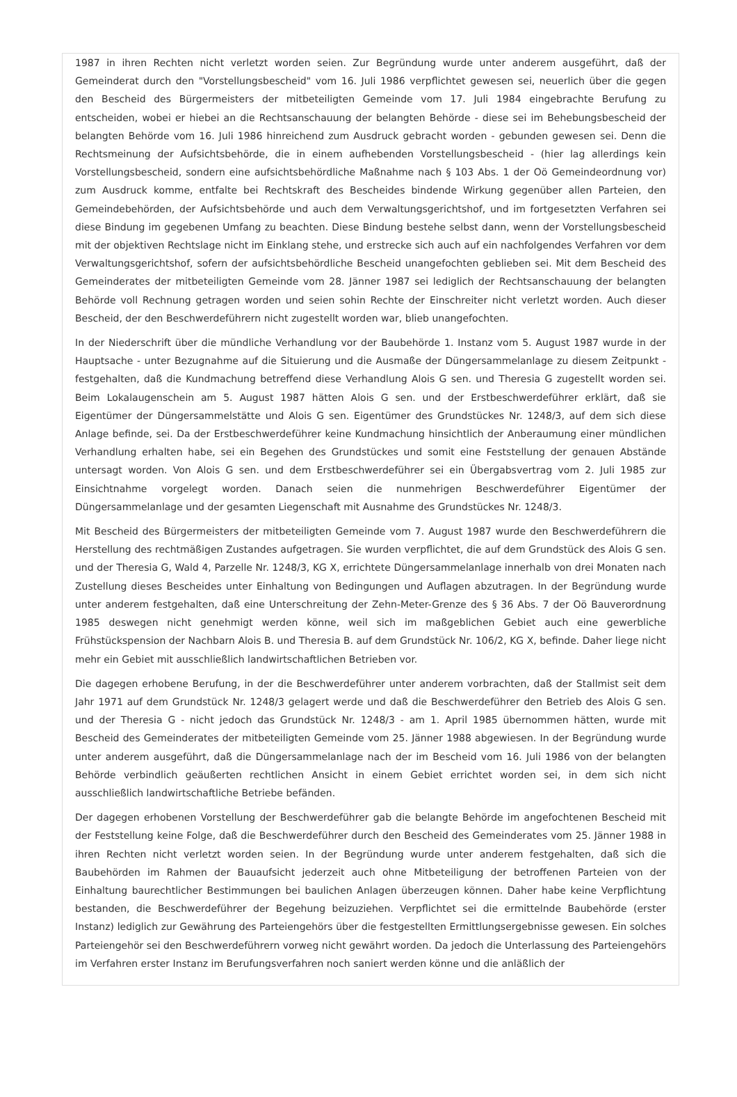1987 in ihren Rechten nicht verletzt worden seien. Zur Begründung wurde unter anderem ausgeführt, daß der Gemeinderat durch den "Vorstellungsbescheid" vom 16. Juli 1986 verpflichtet gewesen sei, neuerlich über die gegen den Bescheid des Bürgermeisters der mitbeteiligten Gemeinde vom 17. Juli 1984 eingebrachte Berufung zu entscheiden, wobei er hiebei an die Rechtsanschauung der belangten Behörde - diese sei im Behebungsbescheid der belangten Behörde vom 16. Juli 1986 hinreichend zum Ausdruck gebracht worden - gebunden gewesen sei. Denn die Rechtsmeinung der Aufsichtsbehörde, die in einem aufhebenden Vorstellungsbescheid - (hier lag allerdings kein Vorstellungsbescheid, sondern eine aufsichtsbehördliche Maßnahme nach § 103 Abs. 1 der Oö Gemeindeordnung vor) zum Ausdruck komme, entfalte bei Rechtskraft des Bescheides bindende Wirkung gegenüber allen Parteien, den Gemeindebehörden, der Aufsichtsbehörde und auch dem Verwaltungsgerichtshof, und im fortgesetzten Verfahren sei diese Bindung im gegebenen Umfang zu beachten. Diese Bindung bestehe selbst dann, wenn der Vorstellungsbescheid mit der objektiven Rechtslage nicht im Einklang stehe, und erstrecke sich auch auf ein nachfolgendes Verfahren vor dem Verwaltungsgerichtshof, sofern der aufsichtsbehördliche Bescheid unangefochten geblieben sei. Mit dem Bescheid des Gemeinderates der mitbeteiligten Gemeinde vom 28. Jänner 1987 sei lediglich der Rechtsanschauung der belangten Behörde voll Rechnung getragen worden und seien sohin Rechte der Einschreiter nicht verletzt worden. Auch dieser Bescheid, der den Beschwerdeführern nicht zugestellt worden war, blieb unangefochten.
In der Niederschrift über die mündliche Verhandlung vor der Baubehörde 1. Instanz vom 5. August 1987 wurde in der Hauptsache - unter Bezugnahme auf die Situierung und die Ausmaße der Düngersammelanlage zu diesem Zeitpunkt - festgehalten, daß die Kundmachung betreffend diese Verhandlung Alois G sen. und Theresia G zugestellt worden sei. Beim Lokalaugenschein am 5. August 1987 hätten Alois G sen. und der Erstbeschwerdeführer erklärt, daß sie Eigentümer der Düngersammelstätte und Alois G sen. Eigentümer des Grundstückes Nr. 1248/3, auf dem sich diese Anlage befinde, sei. Da der Erstbeschwerdeführer keine Kundmachung hinsichtlich der Anberaumung einer mündlichen Verhandlung erhalten habe, sei ein Begehen des Grundstückes und somit eine Feststellung der genauen Abstände untersagt worden. Von Alois G sen. und dem Erstbeschwerdeführer sei ein Übergabsvertrag vom 2. Juli 1985 zur Einsichtnahme vorgelegt worden. Danach seien die nunmehrigen Beschwerdeführer Eigentümer der Düngersammelanlage und der gesamten Liegenschaft mit Ausnahme des Grundstückes Nr. 1248/3.
Mit Bescheid des Bürgermeisters der mitbeteiligten Gemeinde vom 7. August 1987 wurde den Beschwerdeführern die Herstellung des rechtmäßigen Zustandes aufgetragen. Sie wurden verpflichtet, die auf dem Grundstück des Alois G sen. und der Theresia G, Wald 4, Parzelle Nr. 1248/3, KG X, errichtete Düngersammelanlage innerhalb von drei Monaten nach Zustellung dieses Bescheides unter Einhaltung von Bedingungen und Auflagen abzutragen. In der Begründung wurde unter anderem festgehalten, daß eine Unterschreitung der Zehn-Meter-Grenze des § 36 Abs. 7 der Oö Bauverordnung 1985 deswegen nicht genehmigt werden könne, weil sich im maßgeblichen Gebiet auch eine gewerbliche Frühstückspension der Nachbarn Alois B. und Theresia B. auf dem Grundstück Nr. 106/2, KG X, befinde. Daher liege nicht mehr ein Gebiet mit ausschließlich landwirtschaftlichen Betrieben vor.
Die dagegen erhobene Berufung, in der die Beschwerdeführer unter anderem vorbrachten, daß der Stallmist seit dem Jahr 1971 auf dem Grundstück Nr. 1248/3 gelagert werde und daß die Beschwerdeführer den Betrieb des Alois G sen. und der Theresia G - nicht jedoch das Grundstück Nr. 1248/3 - am 1. April 1985 übernommen hätten, wurde mit Bescheid des Gemeinderates der mitbeteiligten Gemeinde vom 25. Jänner 1988 abgewiesen. In der Begründung wurde unter anderem ausgeführt, daß die Düngersammelanlage nach der im Bescheid vom 16. Juli 1986 von der belangten Behörde verbindlich geäußerten rechtlichen Ansicht in einem Gebiet errichtet worden sei, in dem sich nicht ausschließlich landwirtschaftliche Betriebe befänden.
Der dagegen erhobenen Vorstellung der Beschwerdeführer gab die belangte Behörde im angefochtenen Bescheid mit der Feststellung keine Folge, daß die Beschwerdeführer durch den Bescheid des Gemeinderates vom 25. Jänner 1988 in ihren Rechten nicht verletzt worden seien. In der Begründung wurde unter anderem festgehalten, daß sich die Baubehörden im Rahmen der Bauaufsicht jederzeit auch ohne Mitbeteiligung der betroffenen Parteien von der Einhaltung baurechtlicher Bestimmungen bei baulichen Anlagen überzeugen können. Daher habe keine Verpflichtung bestanden, die Beschwerdeführer der Begehung beizuziehen. Verpflichtet sei die ermittelnde Baubehörde (erster Instanz) lediglich zur Gewährung des Parteiengehörs über die festgestellten Ermittlungsergebnisse gewesen. Ein solches Parteiengehör sei den Beschwerdeführern vorweg nicht gewährt worden. Da jedoch die Unterlassung des Parteiengehörs im Verfahren erster Instanz im Berufungsverfahren noch saniert werden könne und die anläßlich der